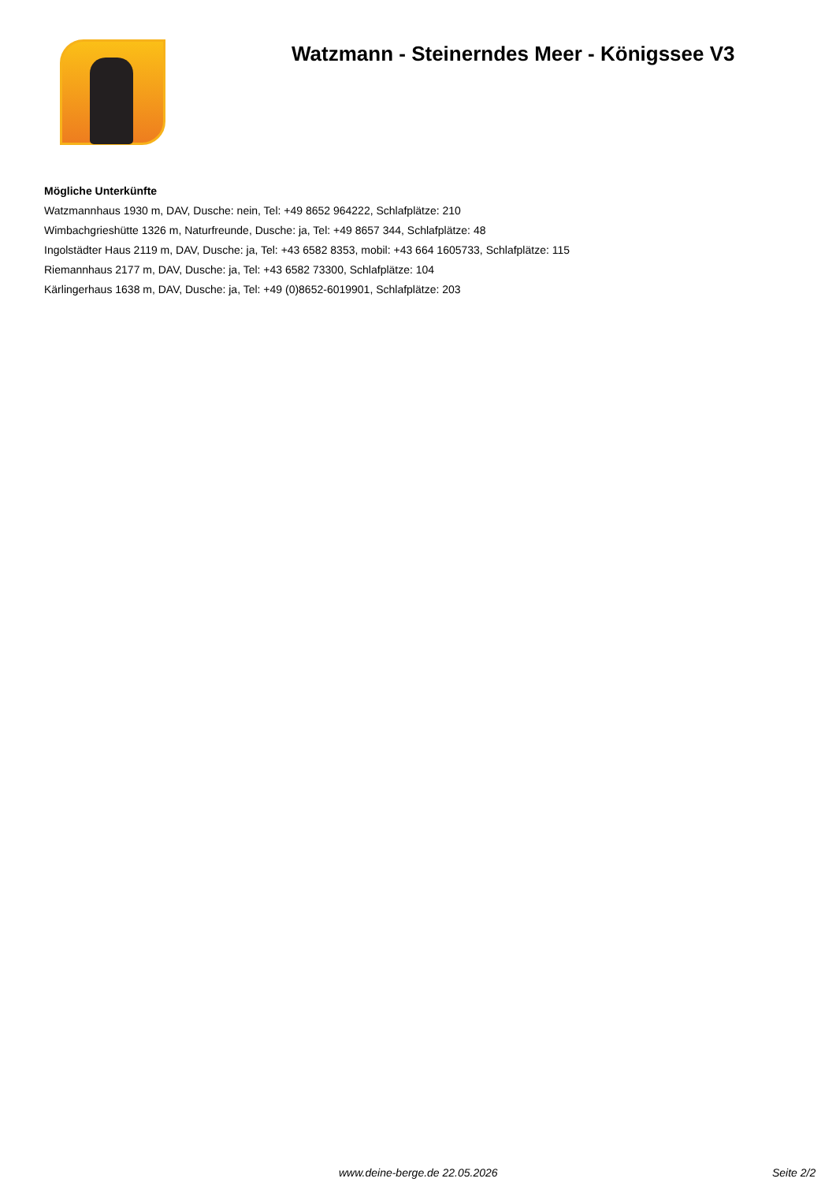Watzmann - Steinerndes Meer - Königssee V3
Mögliche Unterkünfte
Watzmannhaus 1930 m, DAV, Dusche: nein, Tel: +49 8652 964222, Schlafplätze: 210
Wimbachgrieshütte 1326 m, Naturfreunde, Dusche: ja, Tel: +49 8657 344, Schlafplätze: 48
Ingolstädter Haus 2119 m, DAV, Dusche: ja, Tel: +43 6582 8353, mobil: +43 664 1605733, Schlafplätze: 115
Riemannhaus 2177 m, DAV, Dusche: ja, Tel: +43 6582 73300, Schlafplätze: 104
Kärlingerhaus 1638 m, DAV, Dusche: ja, Tel: +49 (0)8652-6019901, Schlafplätze: 203
www.deine-berge.de 22.05.2026 Seite 2/2